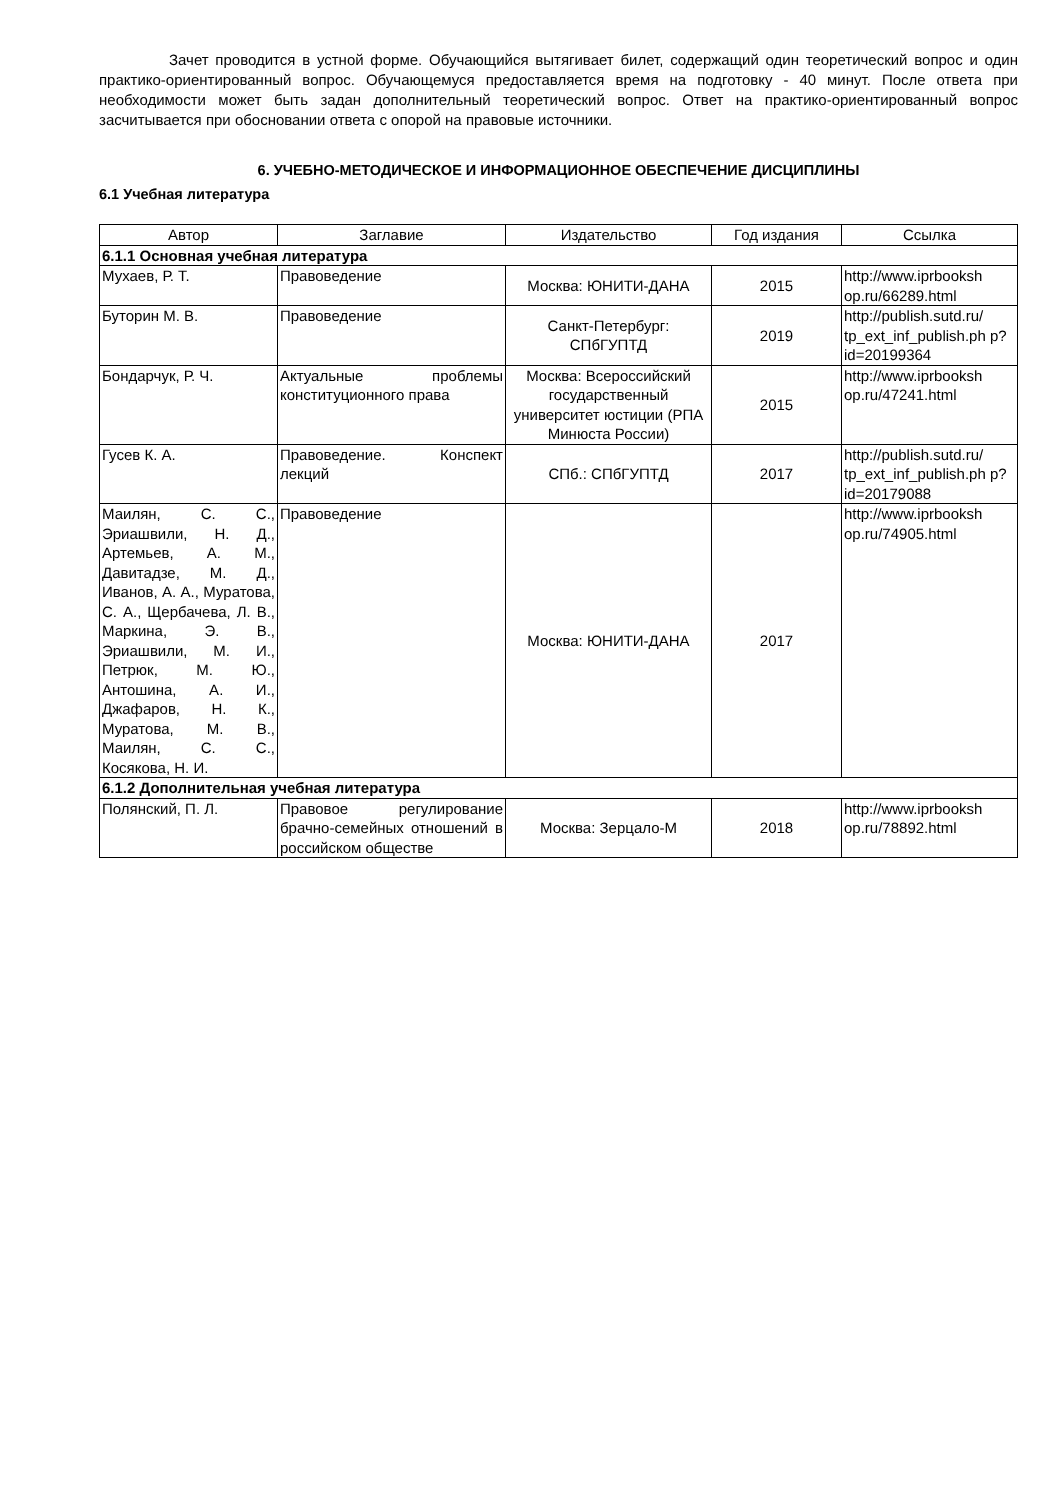Зачет проводится в устной форме. Обучающийся вытягивает билет, содержащий один теоретический вопрос и один практико-ориентированный вопрос. Обучающемуся предоставляется время на подготовку - 40 минут. После ответа при необходимости может быть задан дополнительный теоретический вопрос. Ответ на практико-ориентированный вопрос засчитывается при обосновании ответа с опорой на правовые источники.
6. УЧЕБНО-МЕТОДИЧЕСКОЕ И ИНФОРМАЦИОННОЕ ОБЕСПЕЧЕНИЕ ДИСЦИПЛИНЫ
6.1 Учебная литература
| Автор | Заглавие | Издательство | Год издания | Ссылка |
| --- | --- | --- | --- | --- |
| 6.1.1 Основная учебная литература | | | | |
| Мухаев, Р. Т. | Правоведение | Москва: ЮНИТИ-ДАНА | 2015 | http://www.iprbooksh op.ru/66289.html |
| Буторин М. В. | Правоведение | Санкт-Петербург: СПбГУПТД | 2019 | http://publish.sutd.ru/ tp_ext_inf_publish.ph p?id=20199364 |
| Бондарчук, Р. Ч. | Актуальные проблемы конституционного права | Москва: Всероссийский государственный университет юстиции (РПА Минюста России) | 2015 | http://www.iprbooksh op.ru/47241.html |
| Гусев К. А. | Правоведение. Конспект лекций | СПб.: СПбГУПТД | 2017 | http://publish.sutd.ru/ tp_ext_inf_publish.ph p?id=20179088 |
| Маилян, С. С., Эриашвили, Н. Д., Артемьев, А. М., Давитадзе, М. Д., Иванов, А. А., Муратова, С. А., Щербачева, Л. В., Маркина, Э. В., Эриашвили, М. И., Петрюк, М. Ю., Антошина, А. И., Джафаров, Н. К., Муратова, М. В., Маилян, С. С., Косякова, Н. И. | Правоведение | Москва: ЮНИТИ-ДАНА | 2017 | http://www.iprbooksh op.ru/74905.html |
| 6.1.2 Дополнительная учебная литература | | | | |
| Полянский, П. Л. | Правовое регулирование брачно-семейных отношений в российском обществе | Москва: Зерцало-М | 2018 | http://www.iprbooksh op.ru/78892.html |